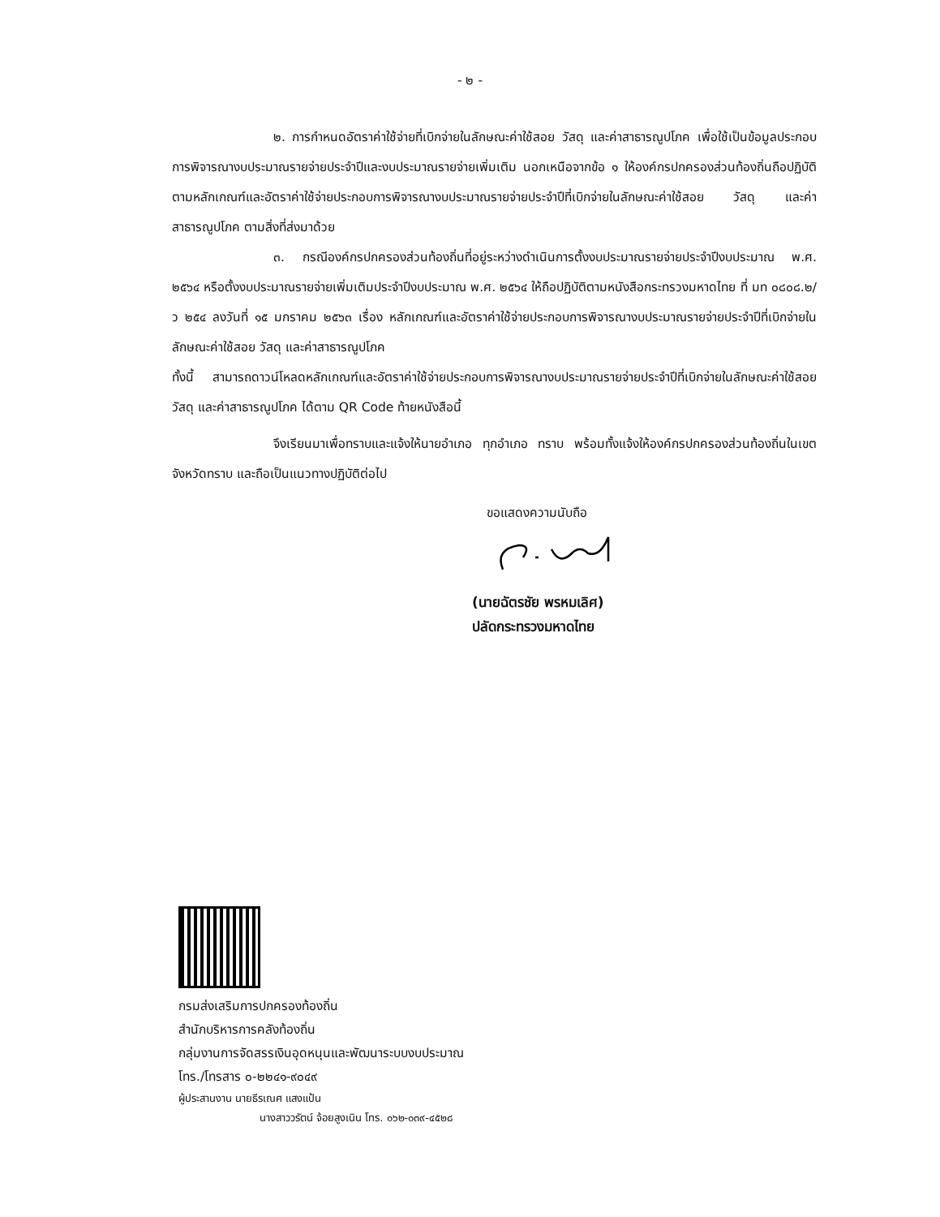- ๒ -
๒. การกำหนดอัตราค่าใช้จ่ายที่เบิกจ่ายในลักษณะค่าใช้สอย วัสดุ และค่าสาธารณูปโภค เพื่อใช้เป็นข้อมูลประกอบการพิจารณางบประมาณรายจ่ายประจำปีและงบประมาณรายจ่ายเพิ่มเติม นอกเหนือจากข้อ ๑ ให้องค์กรปกครองส่วนท้องถิ่นถือปฏิบัติตามหลักเกณฑ์และอัตราค่าใช้จ่ายประกอบการพิจารณางบประมาณรายจ่ายประจำปีที่เบิกจ่ายในลักษณะค่าใช้สอย วัสดุ และค่าสาธารณูปโภค ตามสิ่งที่ส่งมาด้วย
๓. กรณีองค์กรปกครองส่วนท้องถิ่นที่อยู่ระหว่างดำเนินการตั้งงบประมาณรายจ่ายประจำปีงบประมาณ พ.ศ. ๒๕๖๔ หรือตั้งงบประมาณรายจ่ายเพิ่มเติมประจำปีงบประมาณ พ.ศ. ๒๕๖๔ ให้ถือปฏิบัติตามหนังสือกระทรวงมหาดไทย ที่ มท ๐๘๐๘.๒/ว ๒๕๔ ลงวันที่ ๑๕ มกราคม ๒๕๖๓ เรื่อง หลักเกณฑ์และอัตราค่าใช้จ่ายประกอบการพิจารณางบประมาณรายจ่ายประจำปีที่เบิกจ่ายในลักษณะค่าใช้สอย วัสดุ และค่าสาธารณูปโภค
ทั้งนี้ สามารถดาวน์โหลดหลักเกณฑ์และอัตราค่าใช้จ่ายประกอบการพิจารณางบประมาณรายจ่ายประจำปีที่เบิกจ่ายในลักษณะค่าใช้สอย วัสดุ และค่าสาธารณูปโภค ได้ตาม QR Code ท้ายหนังสือนี้
จึงเรียนมาเพื่อทราบและแจ้งให้นายอำเภอ ทุกอำเภอ ทราบ พร้อมทั้งแจ้งให้องค์กรปกครองส่วนท้องถิ่นในเขตจังหวัดทราบ และถือเป็นแนวทางปฏิบัติต่อไป
ขอแสดงความนับถือ
(นายฉัตรชัย พรหมเลิศ)
ปลัดกระทรวงมหาดไทย
กรมส่งเสริมการปกครองท้องถิ่น
สำนักบริหารการคลังท้องถิ่น
กลุ่มงานการจัดสรรเงินอุดหนุนและพัฒนาระบบงบประมาณ
โทร./โทรสาร ๐-๒๒๔๑-๙๐๔๙
ผู้ประสานงาน นายธีรเณศ แสงแป้น
นางสาววรัตน์ จ้อยสูงเนิน โทร. ๐๖๒-๐๓๙-๔๕๒๘